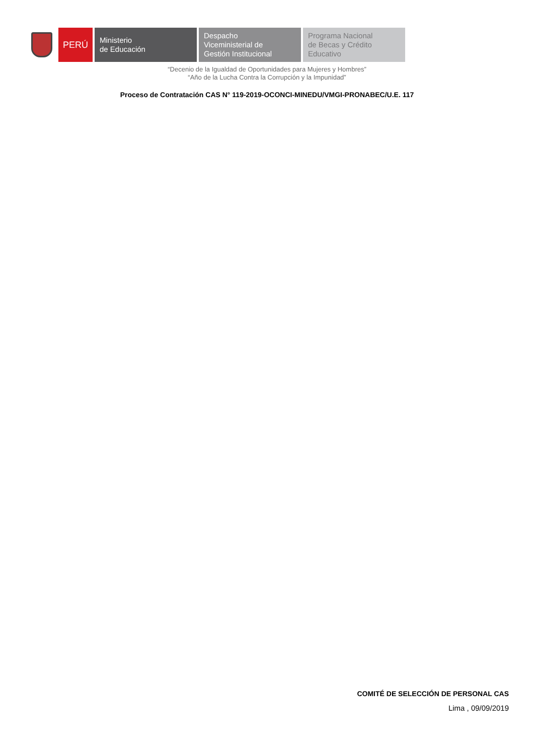PERÚ
Ministerio
de Educación
Despacho
Viceministerial de
Gestión Institucional
Programa Nacional
de Becas y Crédito
Educativo
“Decenio de la Igualdad de Oportunidades para Mujeres y Hombres”
“Año de la Lucha Contra la Corrupción y la Impunidad”
Proceso de Contratación CAS N° 119-2019-OCONCI-MINEDU/VMGI-PRONABEC/U.E. 117
COMITÉ DE SELECCIÓN DE PERSONAL CAS
Lima , 09/09/2019